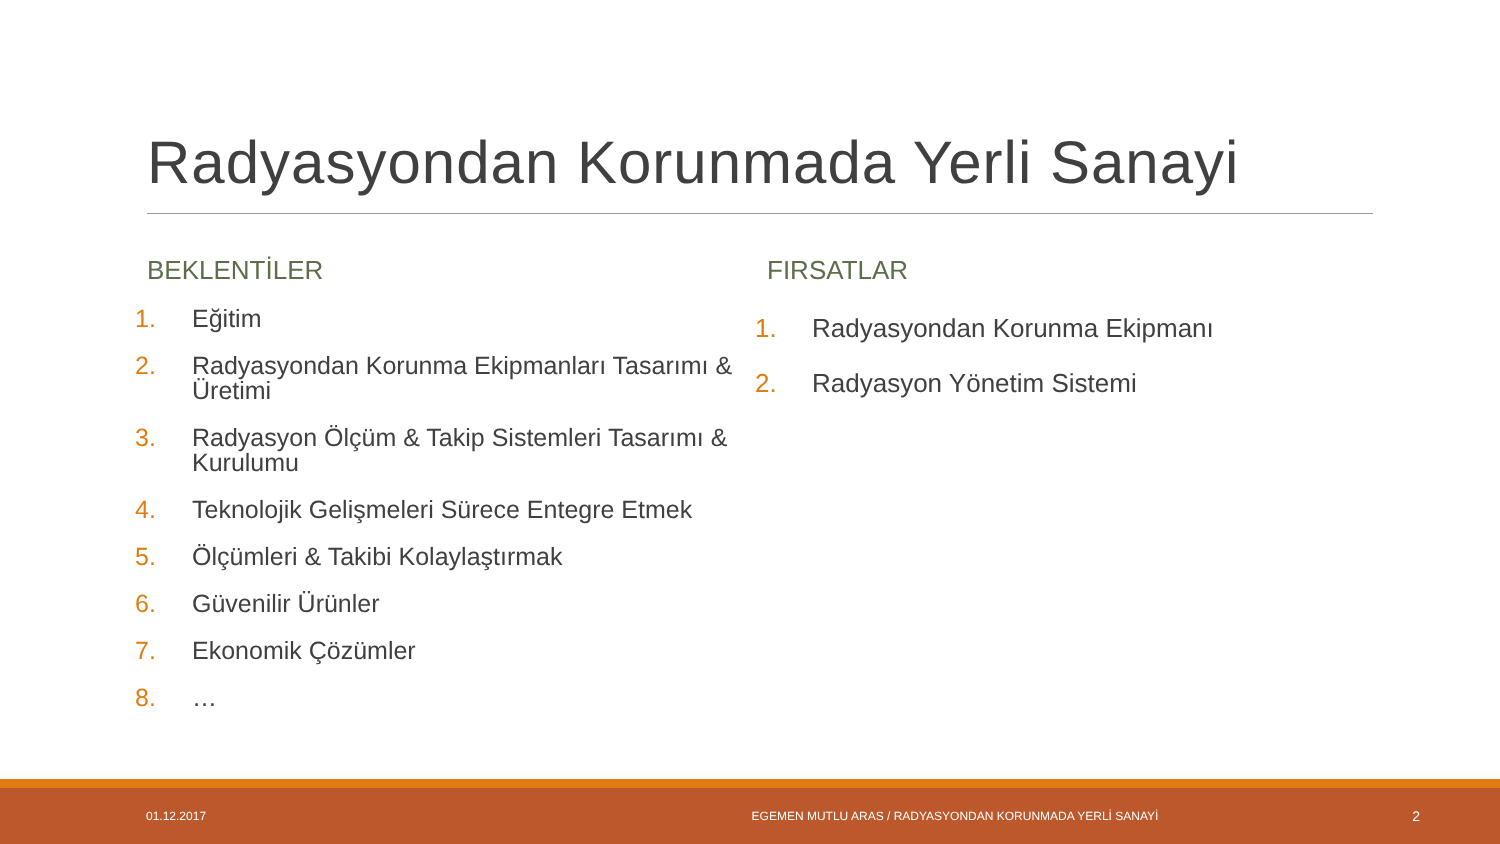Radyasyondan Korunmada Yerli Sanayi
BEKLENTİLER
1. Eğitim
2. Radyasyondan Korunma Ekipmanları Tasarımı & Üretimi
3. Radyasyon Ölçüm & Takip Sistemleri Tasarımı & Kurulumu
4. Teknolojik Gelişmeleri Sürece Entegre Etmek
5. Ölçümleri & Takibi Kolaylaştırmak
6. Güvenilir Ürünler
7. Ekonomik Çözümler
8. …
FIRSATLAR
1. Radyasyondan Korunma Ekipmanı
2. Radyasyon Yönetim Sistemi
01.12.2017 EGEMEN MUTLU ARAS / RADYASYONDAN KORUNMADA YERLİ SANAYİ 2